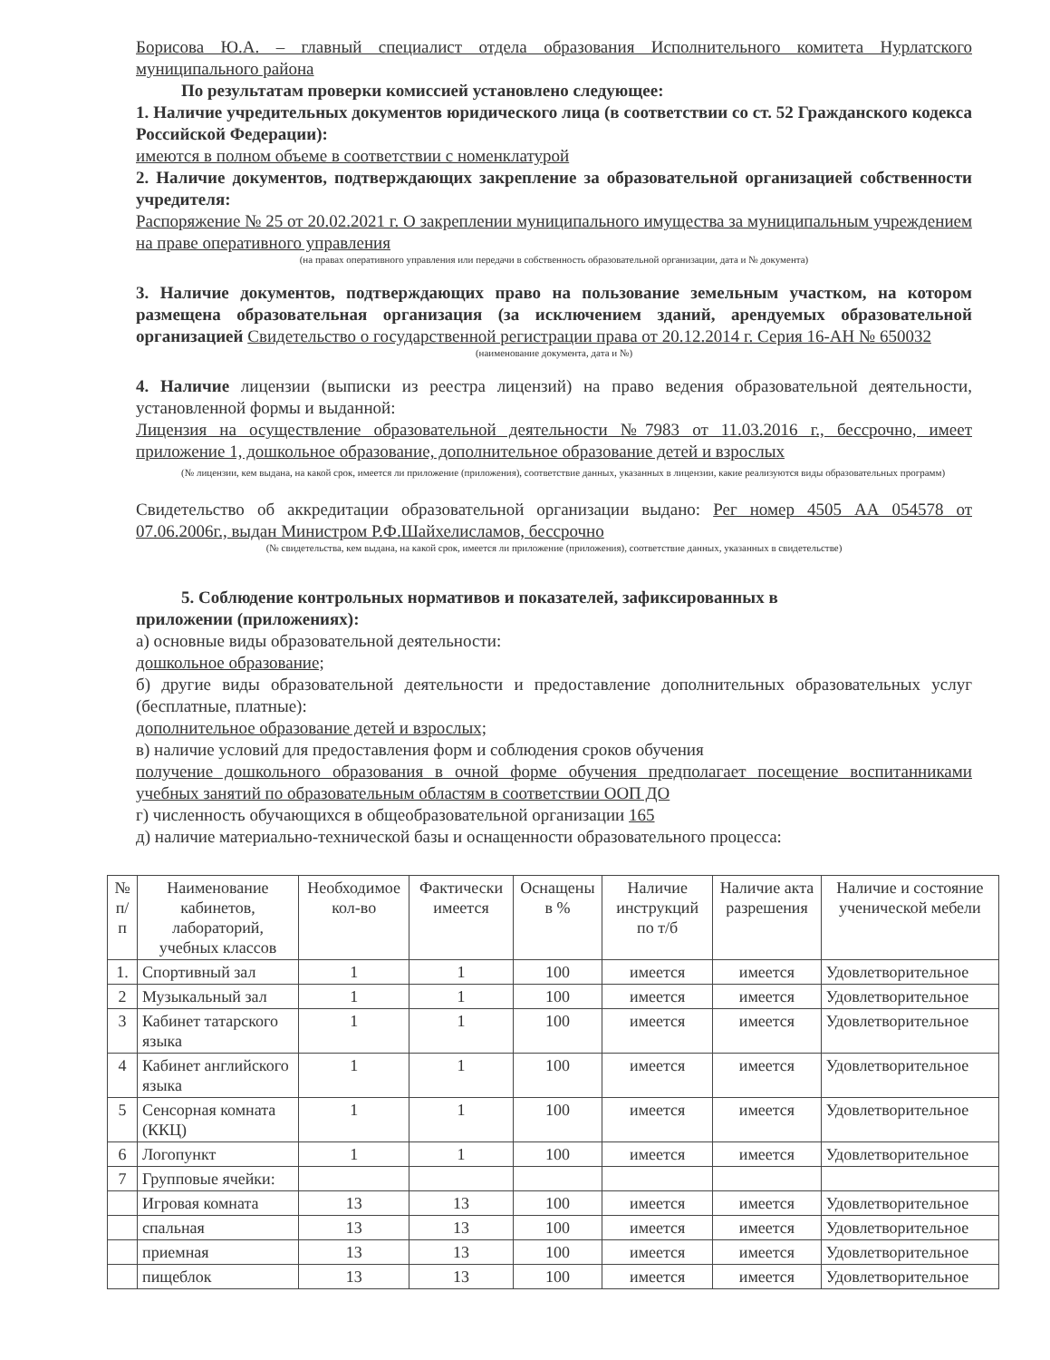Борисова Ю.А. – главный специалист отдела образования Исполнительного комитета Нурлатского муниципального района
По результатам проверки комиссией установлено следующее:
1. Наличие учредительных документов юридического лица (в соответствии со ст. 52 Гражданского кодекса Российской Федерации):
имеются в полном объеме в соответствии с номенклатурой
2. Наличие документов, подтверждающих закрепление за образовательной организацией собственности учредителя:
Распоряжение № 25 от 20.02.2021 г. О закреплении муниципального имущества за муниципальным учреждением на праве оперативного управления
(на правах оперативного управления или передачи в собственность образовательной организации, дата и № документа)
3. Наличие документов, подтверждающих право на пользование земельным участком, на котором размещена образовательная организация (за исключением зданий, арендуемых образовательной организацией Свидетельство о государственной регистрации права от 20.12.2014 г. Серия 16-АН № 650032
(наименование документа, дата и №)
4. Наличие лицензии (выписки из реестра лицензий) на право ведения образовательной деятельности, установленной формы и выданной:
Лицензия на осуществление образовательной деятельности №7983 от 11.03.2016 г., бессрочно, имеет приложение 1, дошкольное образование, дополнительное образование детей и взрослых
(№ лицензии, кем выдана, на какой срок, имеется ли приложение (приложения), соответствие данных, указанных в лицензии, какие реализуются виды образовательных программ)
Свидетельство об аккредитации образовательной организации выдано: Рег номер 4505 АА 054578 от 07.06.2006г., выдан Министром Р.Ф.Шайхелисламов, бессрочно
(№ свидетельства, кем выдана, на какой срок, имеется ли приложение (приложения), соответствие данных, указанных в свидетельстве)
5. Соблюдение контрольных нормативов и показателей, зафиксированных в
приложении (приложениях):
а) основные виды образовательной деятельности:
дошкольное образование;
б) другие виды образовательной деятельности и предоставление дополнительных образовательных услуг (бесплатные, платные):
дополнительное образование детей и взрослых;
в) наличие условий для предоставления форм и соблюдения сроков обучения
получение дошкольного образования в очной форме обучения предполагает посещение воспитанниками учебных занятий по образовательным областям в соответствии ООП ДО
г) численность обучающихся в общеобразовательной организации 165
д) наличие материально-технической базы и оснащенности образовательного процесса:
| № п/п | Наименование кабинетов, лабораторий, учебных классов | Необходимое кол-во | Фактически имеется | Оснащены в % | Наличие инструкций по т/б | Наличие акта разрешения | Наличие и состояние ученической мебели |
| --- | --- | --- | --- | --- | --- | --- | --- |
| 1. | Спортивный зал | 1 | 1 | 100 | имеется | имеется | Удовлетворительное |
| 2 | Музыкальный зал | 1 | 1 | 100 | имеется | имеется | Удовлетворительное |
| 3 | Кабинет татарского языка | 1 | 1 | 100 | имеется | имеется | Удовлетворительное |
| 4 | Кабинет английского языка | 1 | 1 | 100 | имеется | имеется | Удовлетворительное |
| 5 | Сенсорная комната (ККЦ) | 1 | 1 | 100 | имеется | имеется | Удовлетворительное |
| 6 | Логопункт | 1 | 1 | 100 | имеется | имеется | Удовлетворительное |
| 7 | Групповые ячейки: | | | | | | |
| | Игровая комната | 13 | 13 | 100 | имеется | имеется | Удовлетворительное |
| | спальная | 13 | 13 | 100 | имеется | имеется | Удовлетворительное |
| | приемная | 13 | 13 | 100 | имеется | имеется | Удовлетворительное |
| | пищеблок | 13 | 13 | 100 | имеется | имеется | Удовлетворительное |